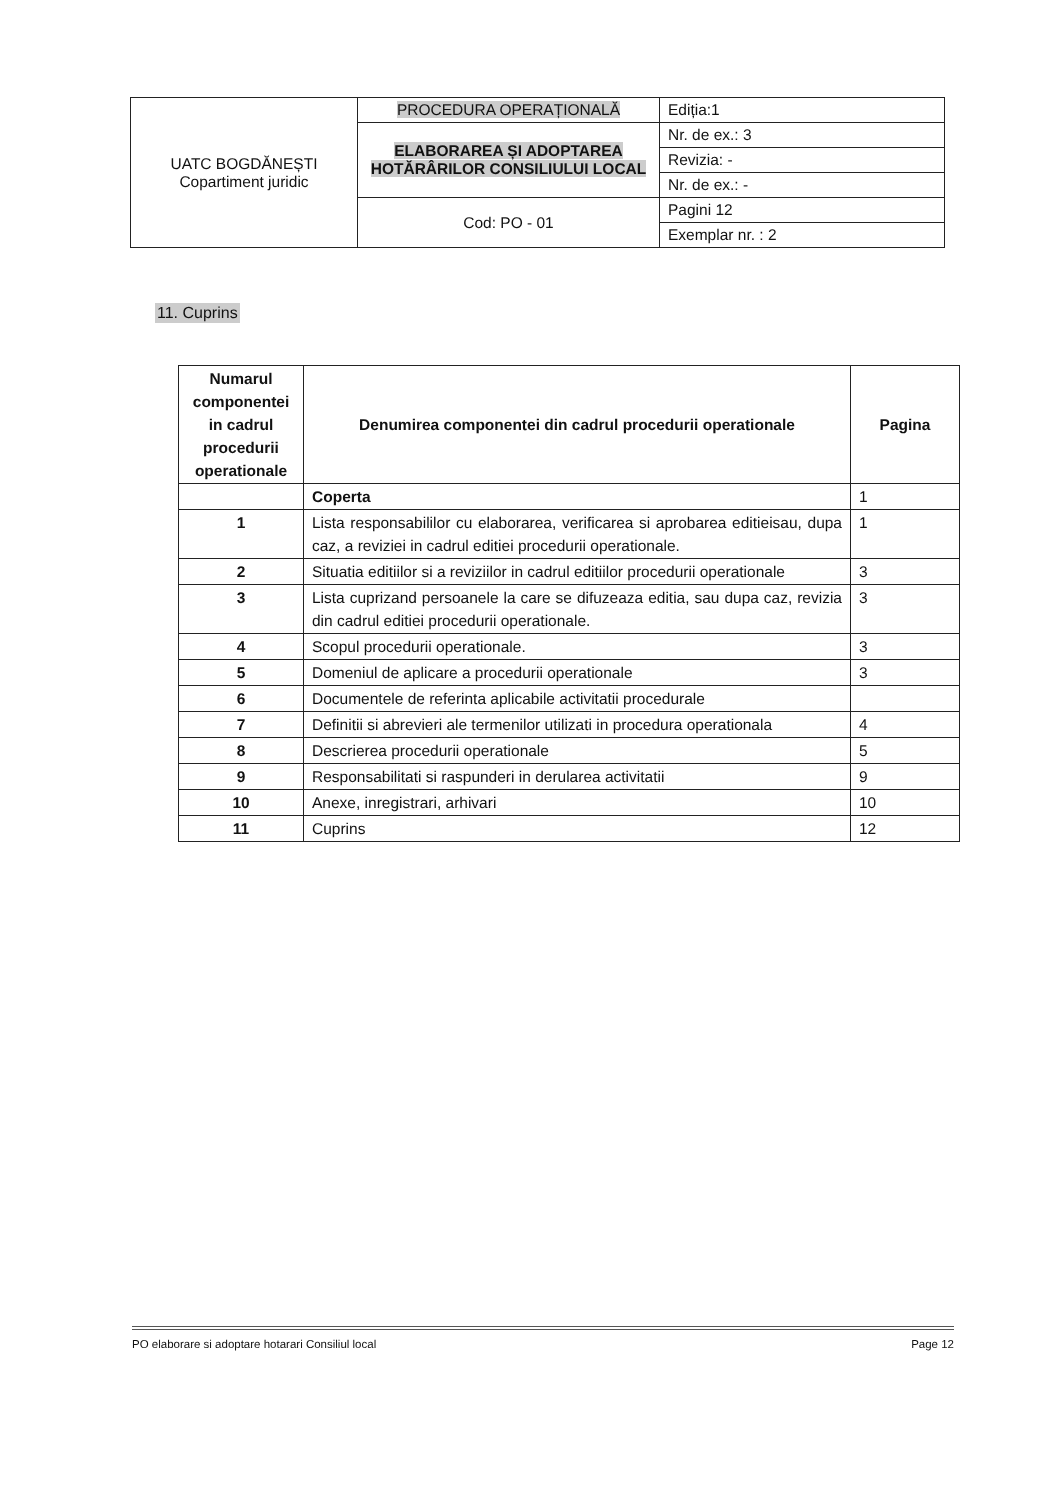| UATC BOGDĂNEȘTI Copartiment juridic | PROCEDURA OPERAȚIONALĂ | Ediția:1 |
| | ELABORAREA ȘI ADOPTAREA HOTĂRÂRILOR CONSILIULUI LOCAL | Nr. de ex.: 3 |
| | | Revizia: - |
| | | Nr. de ex.: - |
| | Cod: PO - 01 | Pagini 12 |
| | | Exemplar nr. : 2 |
11. Cuprins
| Numarul componentei in cadrul procedurii operationale | Denumirea componentei din cadrul procedurii operationale | Pagina |
| --- | --- | --- |
| | Coperta | 1 |
| 1 | Lista responsabililor cu elaborarea, verificarea si aprobarea editieisau, dupa caz, a reviziei in cadrul editiei procedurii operationale. | 1 |
| 2 | Situatia editiilor si a reviziilor in cadrul editiilor procedurii operationale | 3 |
| 3 | Lista cuprizand persoanele la care se difuzeaza editia, sau dupa caz, revizia din cadrul editiei procedurii operationale. | 3 |
| 4 | Scopul procedurii operationale. | 3 |
| 5 | Domeniul de aplicare a procedurii operationale | 3 |
| 6 | Documentele de referinta aplicabile activitatii procedurale | |
| 7 | Definitii si abrevieri ale termenilor utilizati in procedura operationala | 4 |
| 8 | Descrierea procedurii operationale | 5 |
| 9 | Responsabilitati si raspunderi in derularea activitatii | 9 |
| 10 | Anexe, inregistrari, arhivari | 10 |
| 11 | Cuprins | 12 |
PO elaborare si adoptare hotarari Consiliul local Page 12